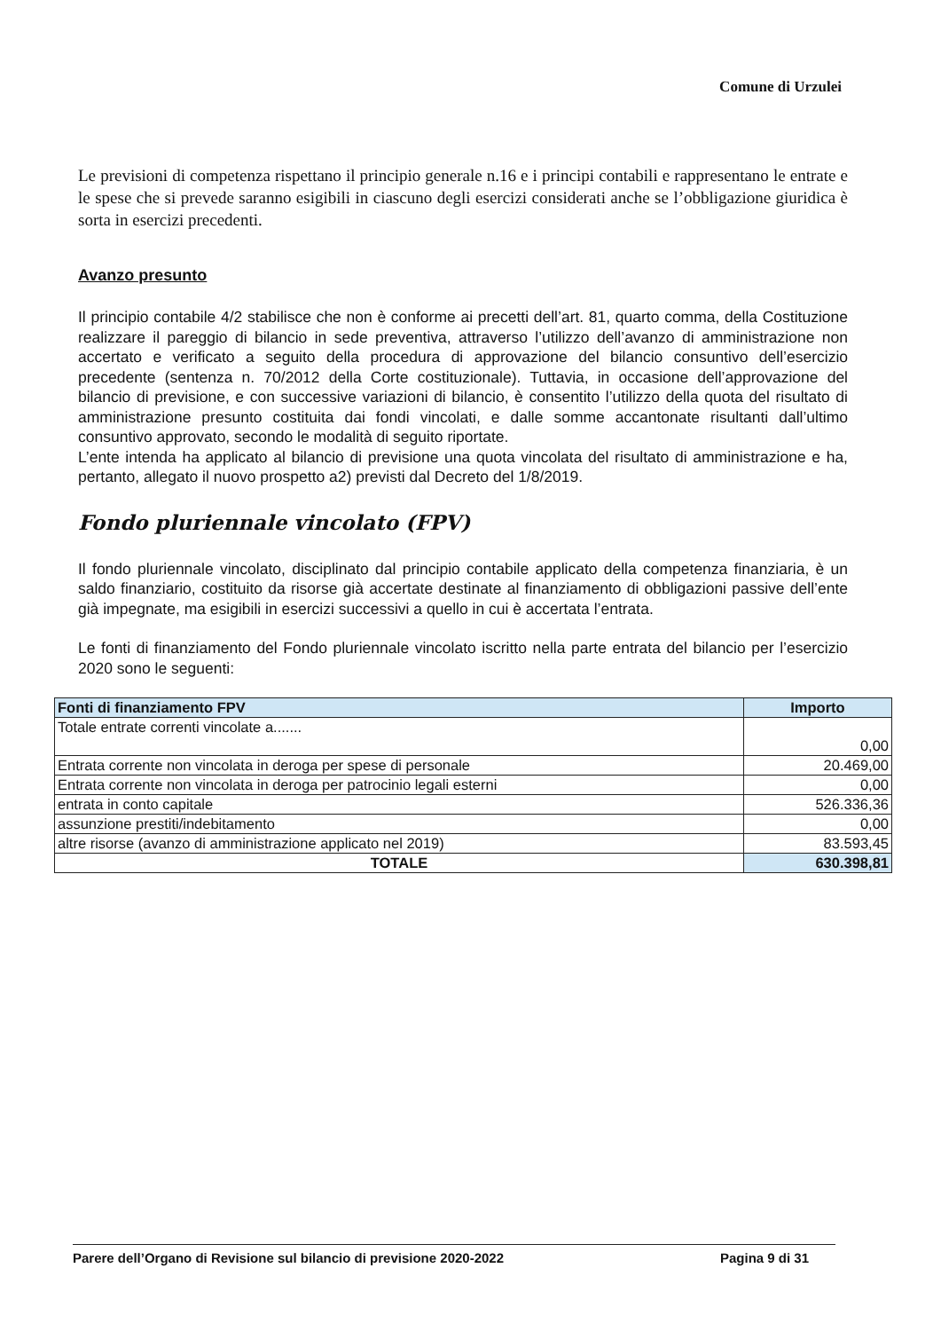Comune di Urzulei
Le previsioni di competenza rispettano il principio generale n.16 e i principi contabili e rappresentano le entrate e le spese che si prevede saranno esigibili in ciascuno degli esercizi considerati anche se l’obbligazione giuridica è sorta in esercizi precedenti.
Avanzo presunto
Il principio contabile 4/2 stabilisce che non è conforme ai precetti dell’art. 81, quarto comma, della Costituzione realizzare il pareggio di bilancio in sede preventiva, attraverso l’utilizzo dell’avanzo di amministrazione non accertato e verificato a seguito della procedura di approvazione del bilancio consuntivo dell’esercizio precedente (sentenza n. 70/2012 della Corte costituzionale). Tuttavia, in occasione dell’approvazione del bilancio di previsione, e con successive variazioni di bilancio, è consentito l’utilizzo della quota del risultato di amministrazione presunto costituita dai fondi vincolati, e dalle somme accantonate risultanti dall’ultimo consuntivo approvato, secondo le modalità di seguito riportate.
L’ente intenda ha applicato al bilancio di previsione una quota vincolata del risultato di amministrazione e ha, pertanto, allegato il nuovo prospetto a2) previsti dal Decreto del 1/8/2019.
Fondo pluriennale vincolato (FPV)
Il fondo pluriennale vincolato, disciplinato dal principio contabile applicato della competenza finanziaria, è un saldo finanziario, costituito da risorse già accertate destinate al finanziamento di obbligazioni passive dell’ente già impegnate, ma esigibili in esercizi successivi a quello in cui è accertata l’entrata.
Le fonti di finanziamento del Fondo pluriennale vincolato iscritto nella parte entrata del bilancio per l’esercizio 2020 sono le seguenti:
| Fonti di finanziamento FPV | Importo |
| --- | --- |
| Totale entrate correnti vincolate a....... | 0,00 |
| Entrata corrente non vincolata in deroga per spese di personale | 20.469,00 |
| Entrata corrente non vincolata in deroga per patrocinio legali esterni | 0,00 |
| entrata in conto capitale | 526.336,36 |
| assunzione prestiti/indebitamento | 0,00 |
| altre risorse (avanzo di amministrazione applicato nel 2019) | 83.593,45 |
| TOTALE | 630.398,81 |
Parere dell’Organo di Revisione sul bilancio di previsione 2020-2022 Pagina 9 di 31